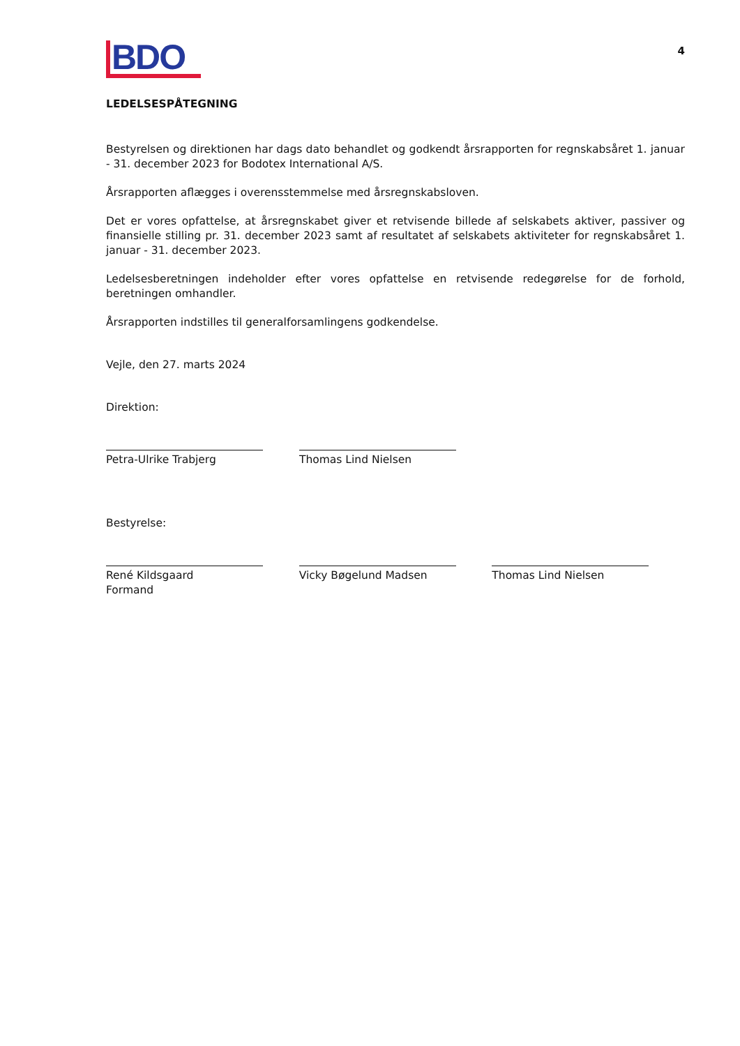BDO
4
LEDELSESPÅTEGNING
Bestyrelsen og direktionen har dags dato behandlet og godkendt årsrapporten for regnskabsåret 1. januar - 31. december 2023 for Bodotex International A/S.
Årsrapporten aflægges i overensstemmelse med årsregnskabsloven.
Det er vores opfattelse, at årsregnskabet giver et retvisende billede af selskabets aktiver, passiver og finansielle stilling pr. 31. december 2023 samt af resultatet af selskabets aktiviteter for regnskabsåret 1. januar - 31. december 2023.
Ledelsesberetningen indeholder efter vores opfattelse en retvisende redegørelse for de forhold, beretningen omhandler.
Årsrapporten indstilles til generalforsamlingens godkendelse.
Vejle, den 27. marts 2024
Direktion:
Petra-Ulrike Trabjerg Thomas Lind Nielsen
Bestyrelse:
René Kildsgaard
Formand
Vicky Bøgelund Madsen Thomas Lind Nielsen